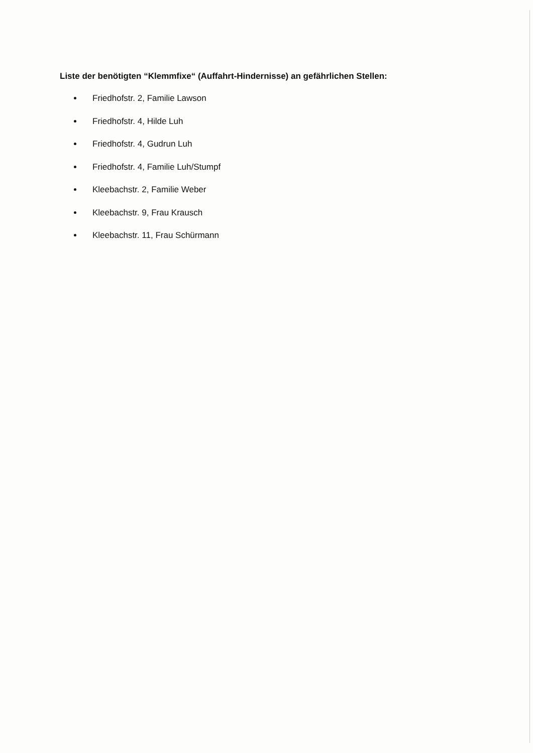Liste der benötigten “Klemmfixe“ (Auffahrt-Hindernisse) an gefährlichen Stellen:
Friedhofstr. 2, Familie Lawson
Friedhofstr. 4, Hilde Luh
Friedhofstr. 4, Gudrun Luh
Friedhofstr. 4, Familie Luh/Stumpf
Kleebachstr. 2, Familie Weber
Kleebachstr. 9, Frau Krausch
Kleebachstr. 11, Frau Schürmann